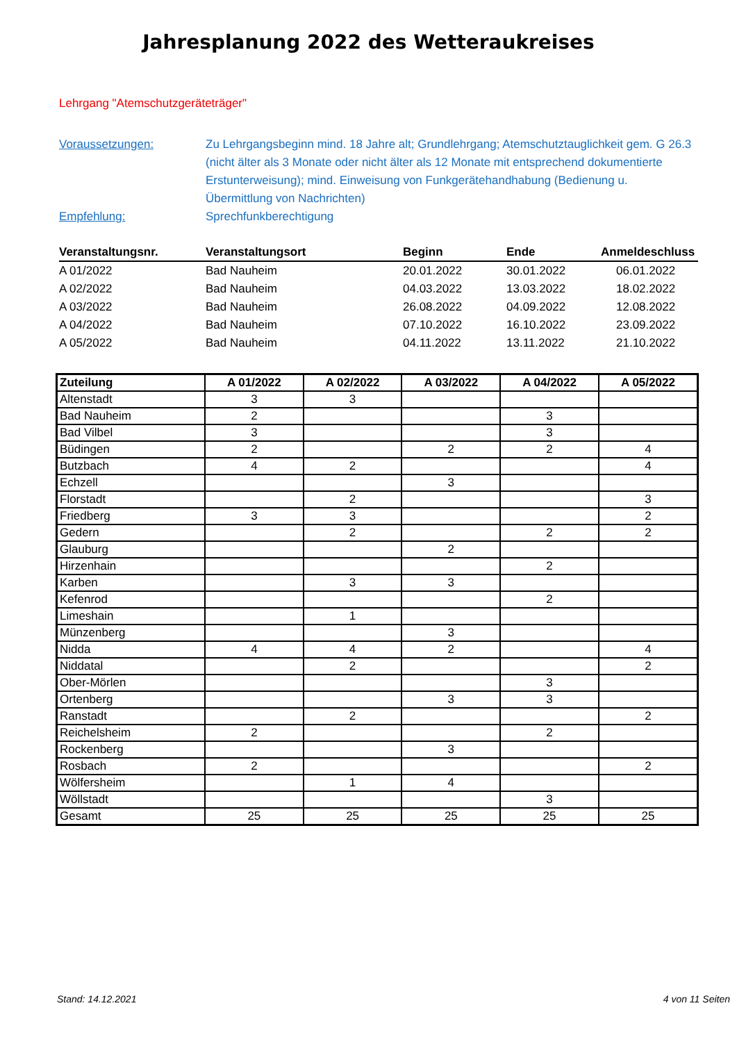Jahresplanung 2022 des Wetteraukreises
Lehrgang "Atemschutzgeräteträger"
Voraussetzungen: Zu Lehrgangsbeginn mind. 18 Jahre alt; Grundlehrgang; Atemschutztauglichkeit gem. G 26.3 (nicht älter als 3 Monate oder nicht älter als 12 Monate mit entsprechend dokumentierte Erstunterweisung); mind. Einweisung von Funkgerätehandhabung (Bedienung u. Übermittlung von Nachrichten)
Empfehlung: Sprechfunkberechtigung
| Veranstaltungsnr. | Veranstaltungsort | Beginn | Ende | Anmeldeschluss |
| --- | --- | --- | --- | --- |
| A 01/2022 | Bad Nauheim | 20.01.2022 | 30.01.2022 | 06.01.2022 |
| A 02/2022 | Bad Nauheim | 04.03.2022 | 13.03.2022 | 18.02.2022 |
| A 03/2022 | Bad Nauheim | 26.08.2022 | 04.09.2022 | 12.08.2022 |
| A 04/2022 | Bad Nauheim | 07.10.2022 | 16.10.2022 | 23.09.2022 |
| A 05/2022 | Bad Nauheim | 04.11.2022 | 13.11.2022 | 21.10.2022 |
| Zuteilung | A 01/2022 | A 02/2022 | A 03/2022 | A 04/2022 | A 05/2022 |
| --- | --- | --- | --- | --- | --- |
| Altenstadt | 3 | 3 | | | |
| Bad Nauheim | 2 | | | 3 | |
| Bad Vilbel | 3 | | | 3 | |
| Büdingen | 2 | | 2 | 2 | 4 |
| Butzbach | 4 | 2 | | | 4 |
| Echzell | | | 3 | | |
| Florstadt | | 2 | | | 3 |
| Friedberg | 3 | 3 | | | 2 |
| Gedern | | 2 | | 2 | 2 |
| Glauburg | | | 2 | | |
| Hirzenhain | | | | 2 | |
| Karben | | 3 | 3 | | |
| Kefenrod | | | | 2 | |
| Limeshain | | 1 | | | |
| Münzenberg | | | 3 | | |
| Nidda | 4 | 4 | 2 | | 4 |
| Niddatal | | 2 | | | 2 |
| Ober-Mörlen | | | | 3 | |
| Ortenberg | | | 3 | 3 | |
| Ranstadt | | 2 | | | 2 |
| Reichelsheim | 2 | | | 2 | |
| Rockenberg | | | 3 | | |
| Rosbach | 2 | | | | 2 |
| Wölfersheim | | 1 | 4 | | |
| Wöllstadt | | | | 3 | |
| Gesamt | 25 | 25 | 25 | 25 | 25 |
Stand: 14.12.2021 4 von 11 Seiten